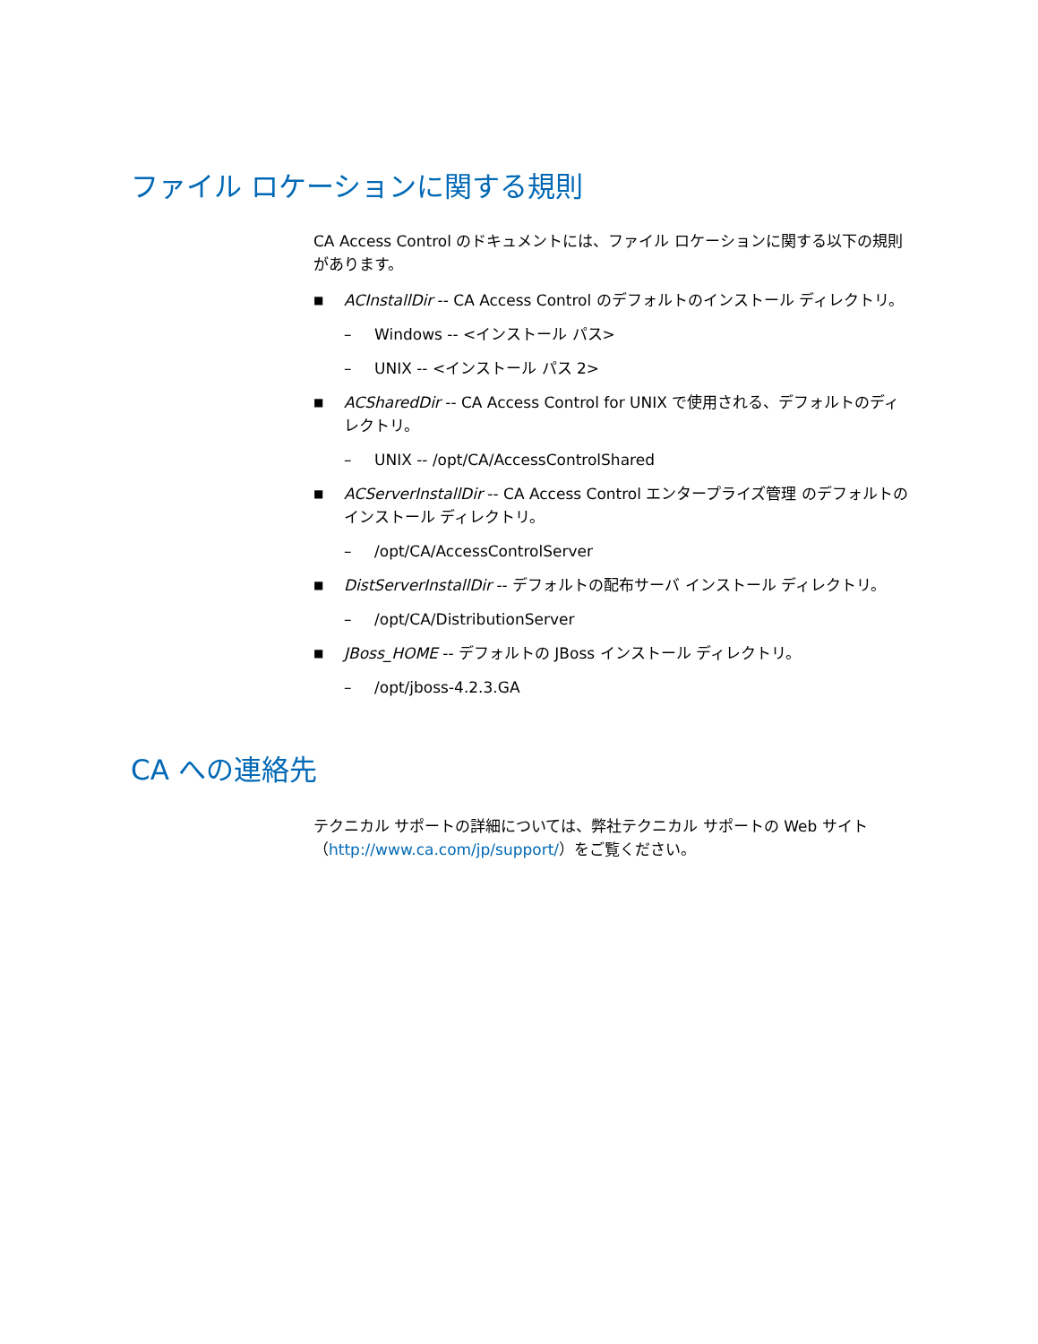ファイル ロケーションに関する規則
CA Access Control のドキュメントには、ファイル ロケーションに関する以下の規則があります。
■ ACInstallDir -- CA Access Control のデフォルトのインストール ディレクトリ。
– Windows -- <インストール パス>
– UNIX -- <インストール パス 2>
■ ACSharedDir -- CA Access Control for UNIX で使用される、デフォルトのディレクトリ。
– UNIX -- /opt/CA/AccessControlShared
■ ACServerInstallDir -- CA Access Control エンタープライズ管理 のデフォルトのインストール ディレクトリ。
– /opt/CA/AccessControlServer
■ DistServerInstallDir -- デフォルトの配布サーバ インストール ディレクトリ。
– /opt/CA/DistributionServer
■ JBoss_HOME -- デフォルトの JBoss インストール ディレクトリ。
– /opt/jboss-4.2.3.GA
CA への連絡先
テクニカル サポートの詳細については、弊社テクニカル サポートの Web サイト（http://www.ca.com/jp/support/）をご覧ください。